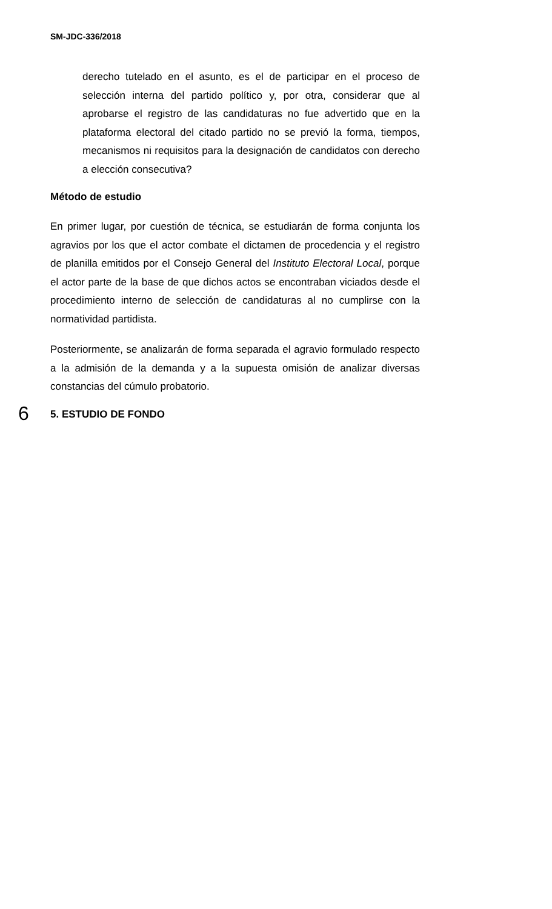SM-JDC-336/2018
derecho tutelado en el asunto, es el de participar en el proceso de selección interna del partido político y, por otra, considerar que al aprobarse el registro de las candidaturas no fue advertido que en la plataforma electoral del citado partido no se previó la forma, tiempos, mecanismos ni requisitos para la designación de candidatos con derecho a elección consecutiva?
Método de estudio
En primer lugar, por cuestión de técnica, se estudiarán de forma conjunta los agravios por los que el actor combate el dictamen de procedencia y el registro de planilla emitidos por el Consejo General del Instituto Electoral Local, porque el actor parte de la base de que dichos actos se encontraban viciados desde el procedimiento interno de selección de candidaturas al no cumplirse con la normatividad partidista.
Posteriormente, se analizarán de forma separada el agravio formulado respecto a la admisión de la demanda y a la supuesta omisión de analizar diversas constancias del cúmulo probatorio.
6
5. ESTUDIO DE FONDO